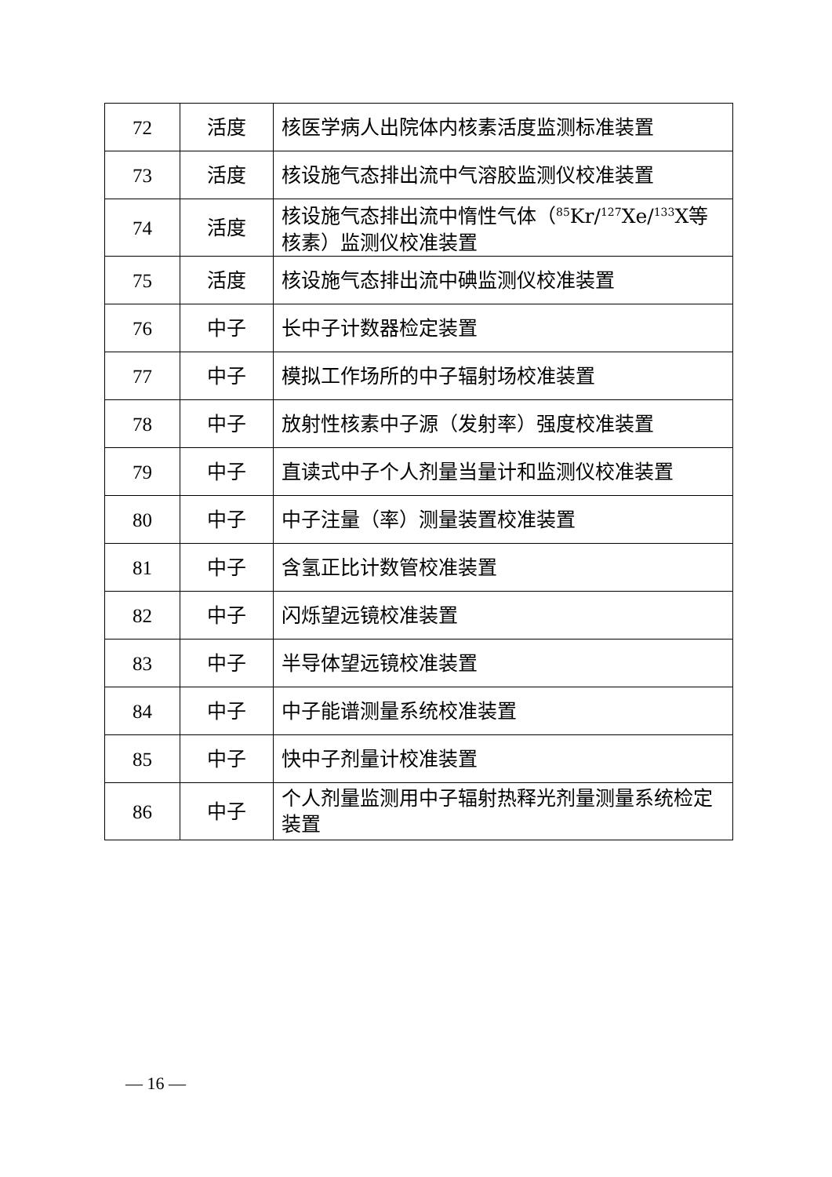| 72 | 活度 | 核医学病人出院体内核素活度监测标准装置 |
| 73 | 活度 | 核设施气态排出流中气溶胶监测仪校准装置 |
| 74 | 活度 | 核设施气态排出流中惰性气体（<sup>85</sup>Kr/<sup>127</sup>Xe/<sup>133</sup>X等核素）监测仪校准装置 |
| 75 | 活度 | 核设施气态排出流中碘监测仪校准装置 |
| 76 | 中子 | 长中子计数器检定装置 |
| 77 | 中子 | 模拟工作场所的中子辐射场校准装置 |
| 78 | 中子 | 放射性核素中子源（发射率）强度校准装置 |
| 79 | 中子 | 直读式中子个人剂量当量计和监测仪校准装置 |
| 80 | 中子 | 中子注量（率）测量装置校准装置 |
| 81 | 中子 | 含氢正比计数管校准装置 |
| 82 | 中子 | 闪烁望远镜校准装置 |
| 83 | 中子 | 半导体望远镜校准装置 |
| 84 | 中子 | 中子能谱测量系统校准装置 |
| 85 | 中子 | 快中子剂量计校准装置 |
| 86 | 中子 | 个人剂量监测用中子辐射热释光剂量测量系统检定装置 |
— 16 —